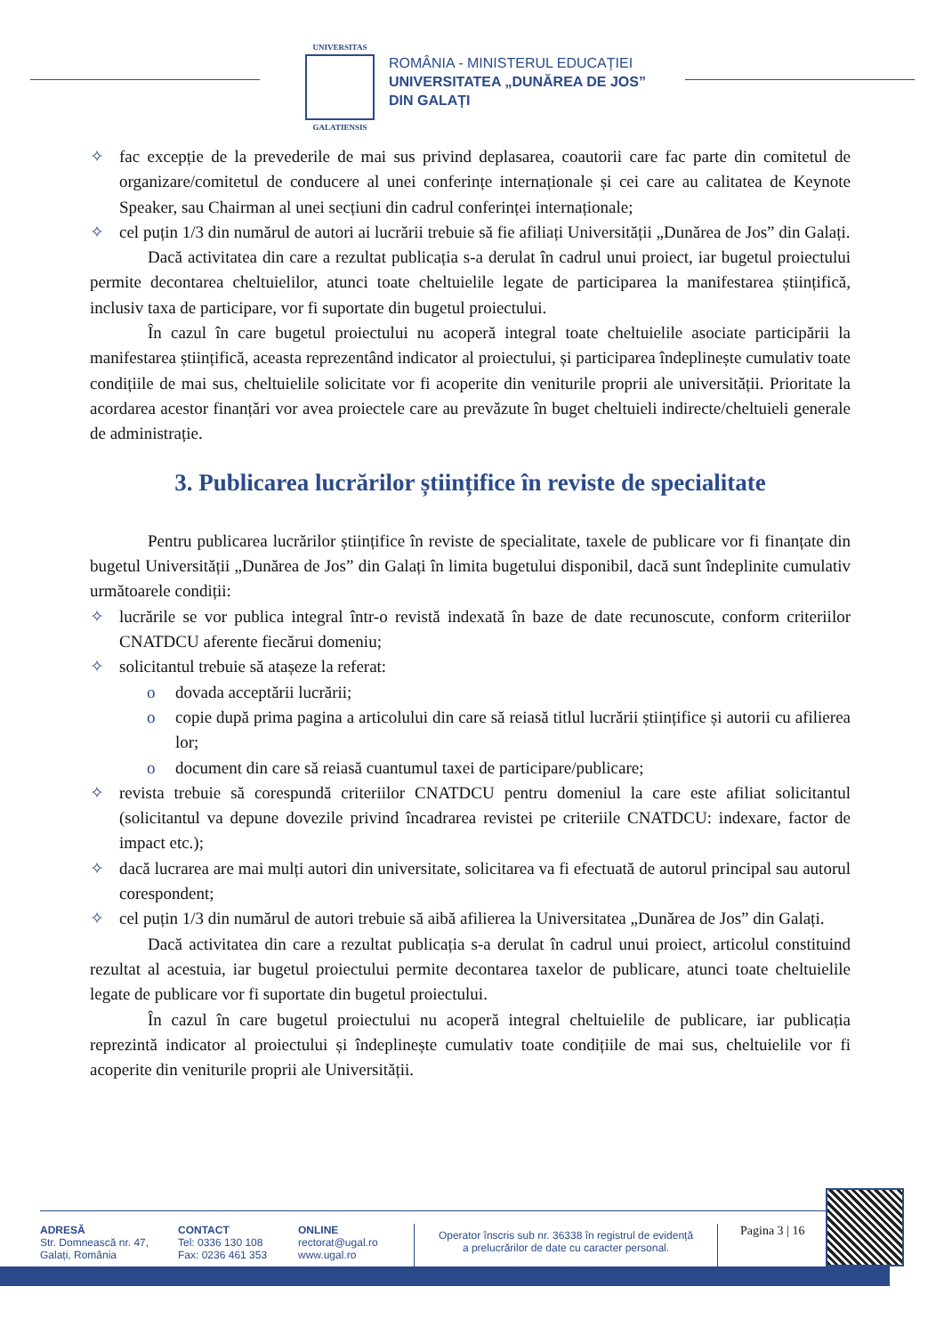UNIVERSITAS
GALATIENSIS
ROMÂNIA - MINISTERUL EDUCAȚIEI
UNIVERSITATEA „DUNĂREA DE JOS”
DIN GALAȚI
✧ fac excepție de la prevederile de mai sus privind deplasarea, coautorii care fac parte din comitetul de organizare/comitetul de conducere al unei conferințe internaționale și cei care au calitatea de Keynote Speaker, sau Chairman al unei secțiuni din cadrul conferinței internaționale;
✧ cel puțin 1/3 din numărul de autori ai lucrării trebuie să fie afiliați Universității „Dunărea de Jos” din Galați.
Dacă activitatea din care a rezultat publicația s-a derulat în cadrul unui proiect, iar bugetul proiectului permite decontarea cheltuielilor, atunci toate cheltuielile legate de participarea la manifestarea științifică, inclusiv taxa de participare, vor fi suportate din bugetul proiectului.
În cazul în care bugetul proiectului nu acoperă integral toate cheltuielile asociate participării la manifestarea științifică, aceasta reprezentând indicator al proiectului, și participarea îndeplinește cumulativ toate condițiile de mai sus, cheltuielile solicitate vor fi acoperite din veniturile proprii ale universității. Prioritate la acordarea acestor finanțări vor avea proiectele care au prevăzute în buget cheltuieli indirecte/cheltuieli generale de administrație.
3. Publicarea lucrărilor științifice în reviste de specialitate
Pentru publicarea lucrărilor științifice în reviste de specialitate, taxele de publicare vor fi finanțate din bugetul Universității „Dunărea de Jos” din Galați în limita bugetului disponibil, dacă sunt îndeplinite cumulativ următoarele condiții:
✧ lucrările se vor publica integral într-o revistă indexată în baze de date recunoscute, conform criteriilor CNATDCU aferente fiecărui domeniu;
✧ solicitantul trebuie să atașeze la referat:
o dovada acceptării lucrării;
o copie după prima pagina a articolului din care să reiasă titlul lucrării științifice și autorii cu afilierea lor;
o document din care să reiasă cuantumul taxei de participare/publicare;
✧ revista trebuie să corespundă criteriilor CNATDCU pentru domeniul la care este afiliat solicitantul (solicitantul va depune dovezile privind încadrarea revistei pe criteriile CNATDCU: indexare, factor de impact etc.);
✧ dacă lucrarea are mai mulți autori din universitate, solicitarea va fi efectuată de autorul principal sau autorul corespondent;
✧ cel puțin 1/3 din numărul de autori trebuie să aibă afilierea la Universitatea „Dunărea de Jos” din Galați.
Dacă activitatea din care a rezultat publicația s-a derulat în cadrul unui proiect, articolul constituind rezultat al acestuia, iar bugetul proiectului permite decontarea taxelor de publicare, atunci toate cheltuielile legate de publicare vor fi suportate din bugetul proiectului.
În cazul în care bugetul proiectului nu acoperă integral cheltuielile de publicare, iar publicația reprezintă indicator al proiectului și îndeplinește cumulativ toate condițiile de mai sus, cheltuielile vor fi acoperite din veniturile proprii ale Universității.
ADRESĂ
Str. Domnească nr. 47,
Galați, România
CONTACT
Tel: 0336 130 108
Fax: 0236 461 353
ONLINE
rectorat@ugal.ro
www.ugal.ro
Operator înscris sub nr. 36338 în registrul de evidență
a prelucrărilor de date cu caracter personal.
Pagina 3 | 16